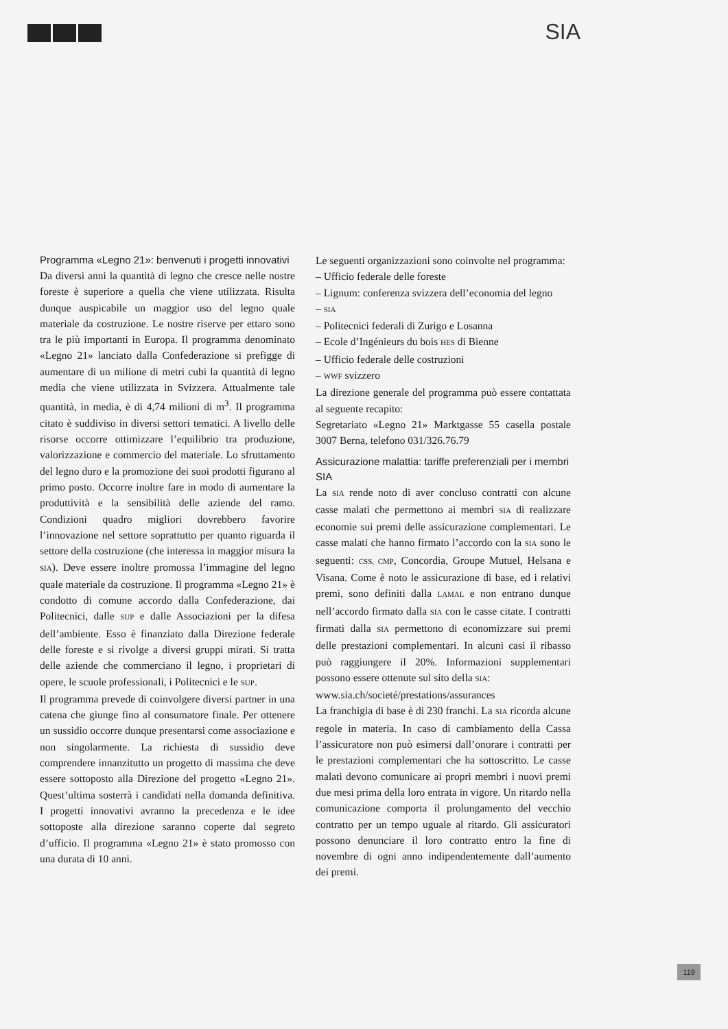SIA
Programma «Legno 21»: benvenuti i progetti innovativi
Da diversi anni la quantità di legno che cresce nelle nostre foreste è superiore a quella che viene utilizzata. Risulta dunque auspicabile un maggior uso del legno quale materiale da costruzione. Le nostre riserve per ettaro sono tra le più importanti in Europa. Il programma denominato «Legno 21» lanciato dalla Confederazione si prefigge di aumentare di un milione di metri cubi la quantità di legno media che viene utilizzata in Svizzera. Attualmente tale quantità, in media, è di 4,74 milioni di m<sup>3</sup>. Il programma citato è suddiviso in diversi settori tematici. A livello delle risorse occorre ottimizzare l’equilibrio tra produzione, valorizzazione e commercio del materiale. Lo sfruttamento del legno duro e la promozione dei suoi prodotti figurano al primo posto. Occorre inoltre fare in modo di aumentare la produttività e la sensibilità delle aziende del ramo. Condizioni quadro migliori dovrebbero favorire l’innovazione nel settore soprattutto per quanto riguarda il settore della costruzione (che interessa in maggior misura la SIA). Deve essere inoltre promossa l’immagine del legno quale materiale da costruzione. Il programma «Legno 21» è condotto di comune accordo dalla Confederazione, dai Politecnici, dalle SUP e dalle Associazioni per la difesa dell’ambiente. Esso è finanziato dalla Direzione federale delle foreste e si rivolge a diversi gruppi mirati. Si tratta delle aziende che commerciano il legno, i proprietari di opere, le scuole professionali, i Politecnici e le SUP.
Il programma prevede di coinvolgere diversi partner in una catena che giunge fino al consumatore finale. Per ottenere un sussidio occorre dunque presentarsi come associazione e non singolarmente. La richiesta di sussidio deve comprendere innanzitutto un progetto di massima che deve essere sottoposto alla Direzione del progetto «Legno 21». Quest’ultima sosterrà i candidati nella domanda definitiva. I progetti innovativi avranno la precedenza e le idee sottoposte alla direzione saranno coperte dal segreto d’ufficio. Il programma «Legno 21» è stato promosso con una durata di 10 anni.
Le seguenti organizzazioni sono coinvolte nel programma:
– Ufficio federale delle foreste
– Lignum: conferenza svizzera dell’economia del legno
– SIA
– Politecnici federali di Zurigo e Losanna
– Ecole d’Ingénieurs du bois HES di Bienne
– Ufficio federale delle costruzioni
– WWF svizzero
La direzione generale del programma può essere contattata al seguente recapito:
Segretariato «Legno 21» Marktgasse 55 casella postale 3007 Berna, telefono 031/326.76.79
Assicurazione malattia: tariffe preferenziali per i membri SIA
La SIA rende noto di aver concluso contratti con alcune casse malati che permettono ai membri SIA di realizzare economie sui premi delle assicurazione complementari. Le casse malati che hanno firmato l’accordo con la SIA sono le seguenti: CSS, CMP, Concordia, Groupe Mutuel, Helsana e Visana. Come è noto le assicurazione di base, ed i relativi premi, sono definiti dalla LAMAL e non entrano dunque nell’accordo firmato dalla SIA con le casse citate. I contratti firmati dalla SIA permettono di economizzare sui premi delle prestazioni complementari. In alcuni casi il ribasso può raggiungere il 20%. Informazioni supplementari possono essere ottenute sul sito della SIA:
www.sia.ch/societé/prestations/assurances
La franchigia di base è di 230 franchi. La SIA ricorda alcune regole in materia. In caso di cambiamento della Cassa l’assicuratore non può esimersi dall’onorare i contratti per le prestazioni complementari che ha sottoscritto. Le casse malati devono comunicare ai propri membri i nuovi premi due mesi prima della loro entrata in vigore. Un ritardo nella comunicazione comporta il prolungamento del vecchio contratto per un tempo uguale al ritardo. Gli assicuratori possono denunciare il loro contratto entro la fine di novembre di ogni anno indipendentemente dall’aumento dei premi.
119